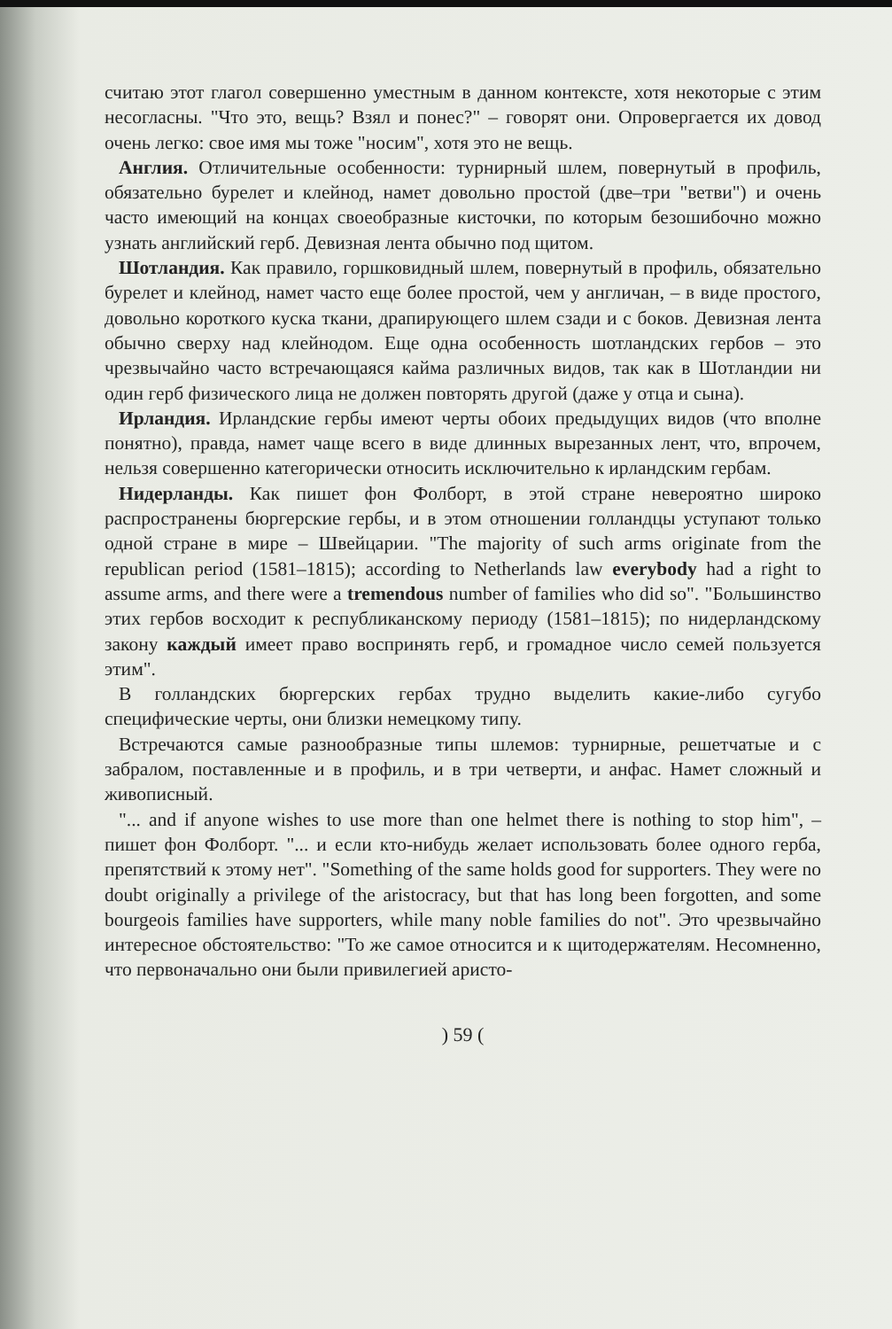считаю этот глагол совершенно уместным в данном контексте, хотя некоторые с этим несогласны. "Что это, вещь? Взял и понес?" – говорят они. Опровергается их довод очень легко: свое имя мы тоже "носим", хотя это не вещь.
Англия. Отличительные особенности: турнирный шлем, повернутый в профиль, обязательно бурелет и клейнод, намет довольно простой (две–три "ветви") и очень часто имеющий на концах своеобразные кисточки, по которым безошибочно можно узнать английский герб. Девизная лента обычно под щитом.
Шотландия. Как правило, горшковидный шлем, повернутый в профиль, обязательно бурелет и клейнод, намет часто еще более простой, чем у англичан, – в виде простого, довольно короткого куска ткани, драпирующего шлем сзади и с боков. Девизная лента обычно сверху над клейнодом. Еще одна особенность шотландских гербов – это чрезвычайно часто встречающаяся кайма различных видов, так как в Шотландии ни один герб физического лица не должен повторять другой (даже у отца и сына).
Ирландия. Ирландские гербы имеют черты обоих предыдущих видов (что вполне понятно), правда, намет чаще всего в виде длинных вырезанных лент, что, впрочем, нельзя совершенно категорически относить исключительно к ирландским гербам.
Нидерланды. Как пишет фон Фолборт, в этой стране невероятно широко распространены бюргерские гербы, и в этом отношении голландцы уступают только одной стране в мире – Швейцарии. "The majority of such arms originate from the republican period (1581–1815); according to Netherlands law everybody had a right to assume arms, and there were a tremendous number of families who did so". "Большинство этих гербов восходит к республиканскому периоду (1581–1815); по нидерландскому закону каждый имеет право воспринять герб, и громадное число семей пользуется этим".
В голландских бюргерских гербах трудно выделить какие-либо сугубо специфические черты, они близки немецкому типу.
Встречаются самые разнообразные типы шлемов: турнирные, решетчатые и с забралом, поставленные и в профиль, и в три четверти, и анфас. Намет сложный и живописный.
"... and if anyone wishes to use more than one helmet there is nothing to stop him", – пишет фон Фолборт. "... и если кто-нибудь желает использовать более одного герба, препятствий к этому нет". "Something of the same holds good for supporters. They were no doubt originally a privilege of the aristocracy, but that has long been forgotten, and some bourgeois families have supporters, while many noble families do not". Это чрезвычайно интересное обстоятельство: "То же самое относится и к щитодержателям. Несомненно, что первоначально они были привилегией аристо-
) 59 (